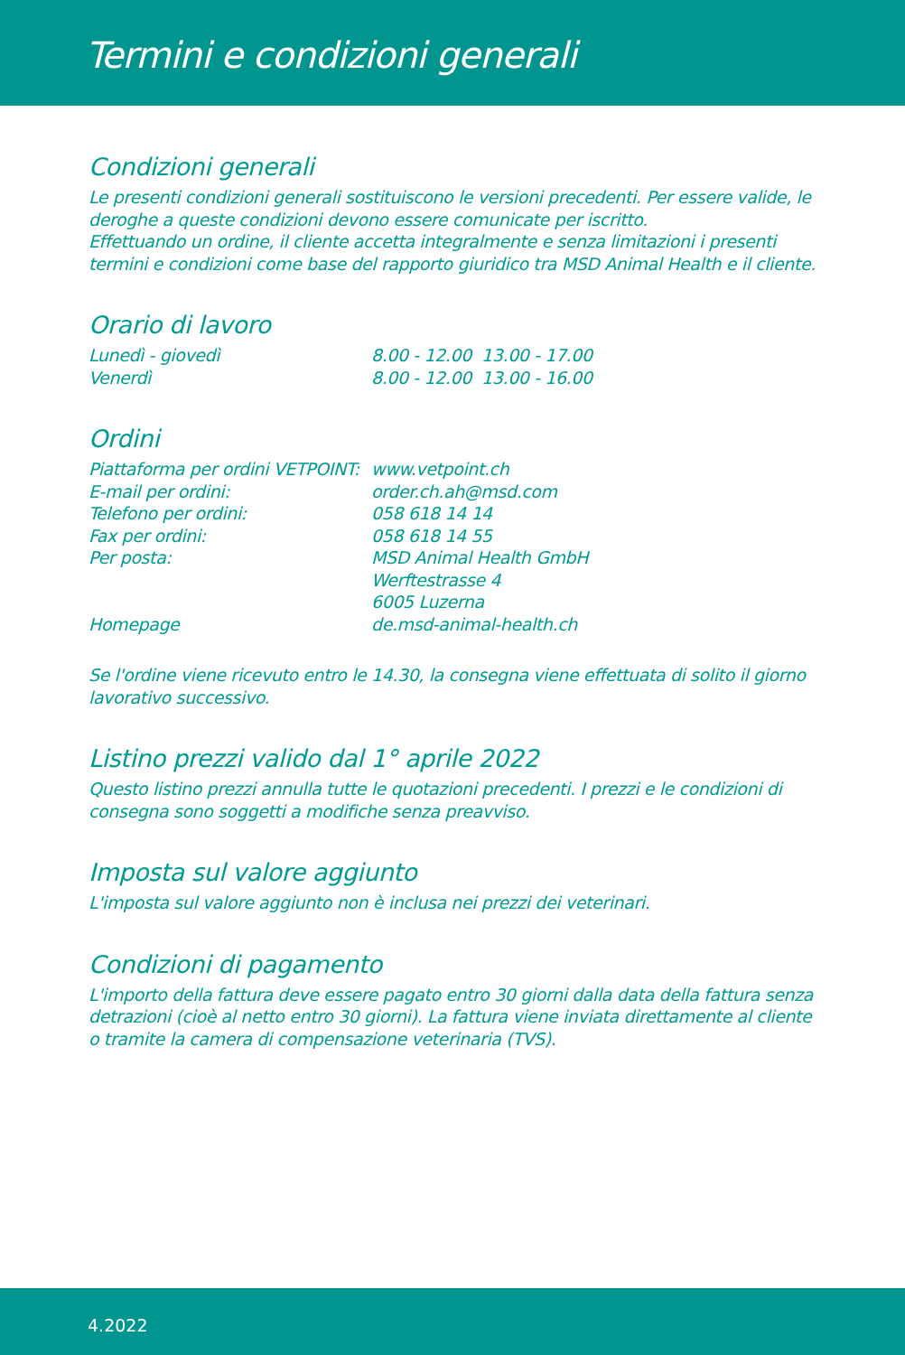Termini e condizioni generali
Condizioni generali
Le presenti condizioni generali sostituiscono le versioni precedenti. Per essere valide, le deroghe a queste condizioni devono essere comunicate per iscritto.
Effettuando un ordine, il cliente accetta integralmente e senza limitazioni i presenti termini e condizioni come base del rapporto giuridico tra MSD Animal Health e il cliente.
Orario di lavoro
Lunedì - giovedì 8.00 - 12.00 13.00 - 17.00
Venerdì 8.00 - 12.00 13.00 - 16.00
Ordini
Piattaforma per ordini VETPOINT: www.vetpoint.ch
E-mail per ordini: order.ch.ah@msd.com
Telefono per ordini: 058 618 14 14
Fax per ordini: 058 618 14 55
Per posta: MSD Animal Health GmbH
Werftestrasse 4
6005 Luzerna
Homepage de.msd-animal-health.ch
Se l'ordine viene ricevuto entro le 14.30, la consegna viene effettuata di solito il giorno lavorativo successivo.
Listino prezzi valido dal 1° aprile 2022
Questo listino prezzi annulla tutte le quotazioni precedenti. I prezzi e le condizioni di consegna sono soggetti a modifiche senza preavviso.
Imposta sul valore aggiunto
L'imposta sul valore aggiunto non è inclusa nei prezzi dei veterinari.
Condizioni di pagamento
L'importo della fattura deve essere pagato entro 30 giorni dalla data della fattura senza detrazioni (cioè al netto entro 30 giorni). La fattura viene inviata direttamente al cliente o tramite la camera di compensazione veterinaria (TVS).
4.2022